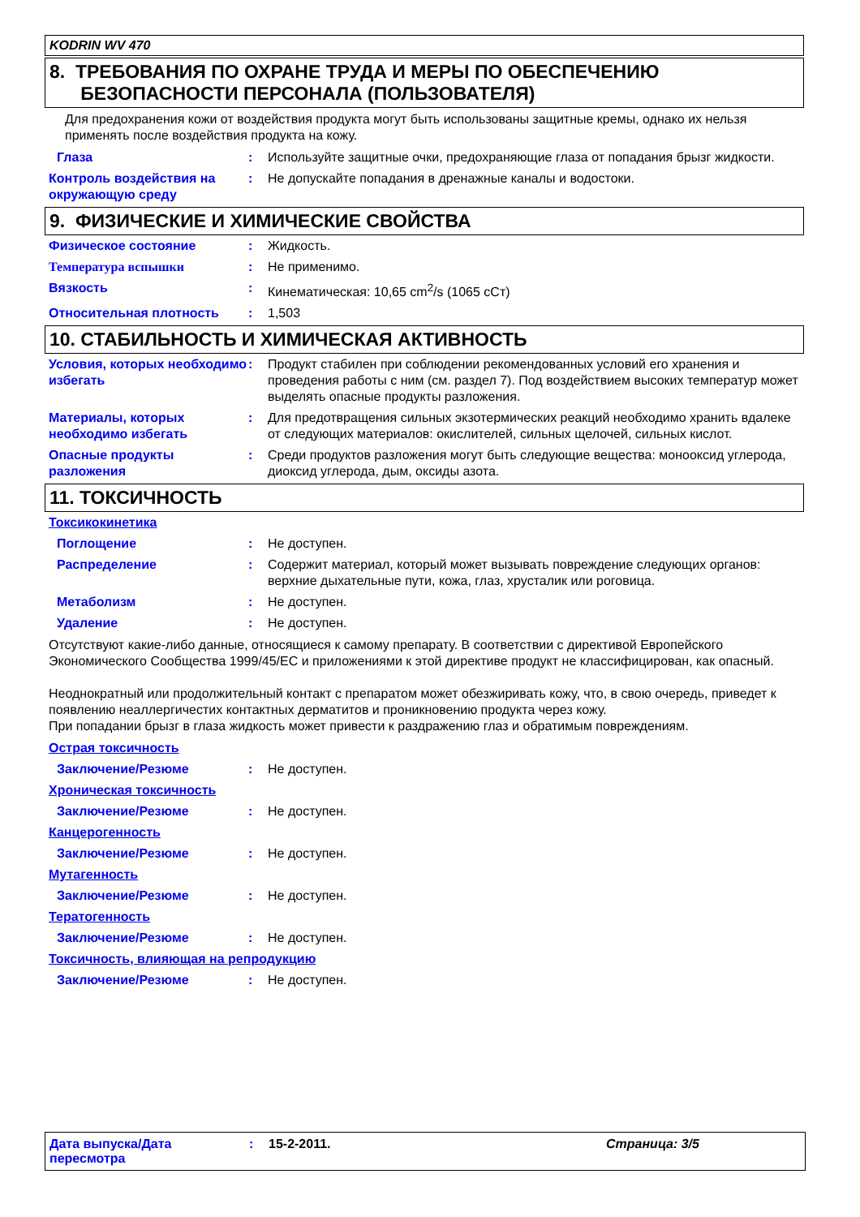KODRIN WV 470
8. ТРЕБОВАНИЯ ПО ОХРАНЕ ТРУДА И МЕРЫ ПО ОБЕСПЕЧЕНИЮ
БЕЗОПАСНОСТИ ПЕРСОНАЛА (ПОЛЬЗОВАТЕЛЯ)
Для предохранения кожи от воздействия продукта могут быть использованы защитные кремы, однако их нельзя применять после воздействия продукта на кожу.
Глаза : Используйте защитные очки, предохраняющие глаза от попадания брызг жидкости.
Контроль воздействия на окружающую среду
: Не допускайте попадания в дренажные каналы и водостоки.
9. ФИЗИЧЕСКИЕ И ХИМИЧЕСКИЕ СВОЙСТВА
Физическое состояние : Жидкость.
Температура вспышки : Не применимо.
Вязкость : Кинематическая: 10,65 cm<sup>2</sup>/s (1065 сСт)
Относительная плотность : 1,503
10. СТАБИЛЬНОСТЬ И ХИМИЧЕСКАЯ АКТИВНОСТЬ
Условия, которых необходимо избегать
: Продукт стабилен при соблюдении рекомендованных условий его хранения и проведения работы с ним (см. раздел 7). Под воздействием высоких температур может выделять опасные продукты разложения.
Материалы, которых необходимо избегать
: Для предотвращения сильных экзотермических реакций необходимо хранить вдалеке от следующих материалов: окислителей, сильных щелочей, сильных кислот.
Опасные продукты разложения
: Среди продуктов разложения могут быть следующие вещества: монооксид углерода, диоксид углерода, дым, оксиды азота.
11. ТОКСИЧНОСТЬ
Токсикокинетика
Поглощение : Не доступен.
Распределение : Содержит материал, который может вызывать повреждение следующих органов: верхние дыхательные пути, кожа, глаз, хрусталик или роговица.
Метаболизм : Не доступен.
Удаление : Не доступен.
Отсутствуют какие-либо данные, относящиеся к самому препарату. В соответствии с директивой Европейского Экономического Сообщества 1999/45/EC и приложениями к этой директиве продукт не классифицирован, как опасный.
Неоднократный или продолжительный контакт с препаратом может обезжиривать кожу, что, в свою очередь, приведет к появлению неаллергичестих контактных дерматитов и проникновению продукта через кожу.
При попадании брызг в глаза жидкость может привести к раздражению глаз и обратимым повреждениям.
Острая токсичность
Заключение/Резюме : Не доступен.
Хроническая токсичность
Заключение/Резюме : Не доступен.
Канцерогенность
Заключение/Резюме : Не доступен.
Мутагенность
Заключение/Резюме : Не доступен.
Тератогенность
Заключение/Резюме : Не доступен.
Токсичность, влияющая на репродукцию
Заключение/Резюме : Не доступен.
Дата выпуска/Дата пересмотра
: 15-2-2011. Страница: 3/5